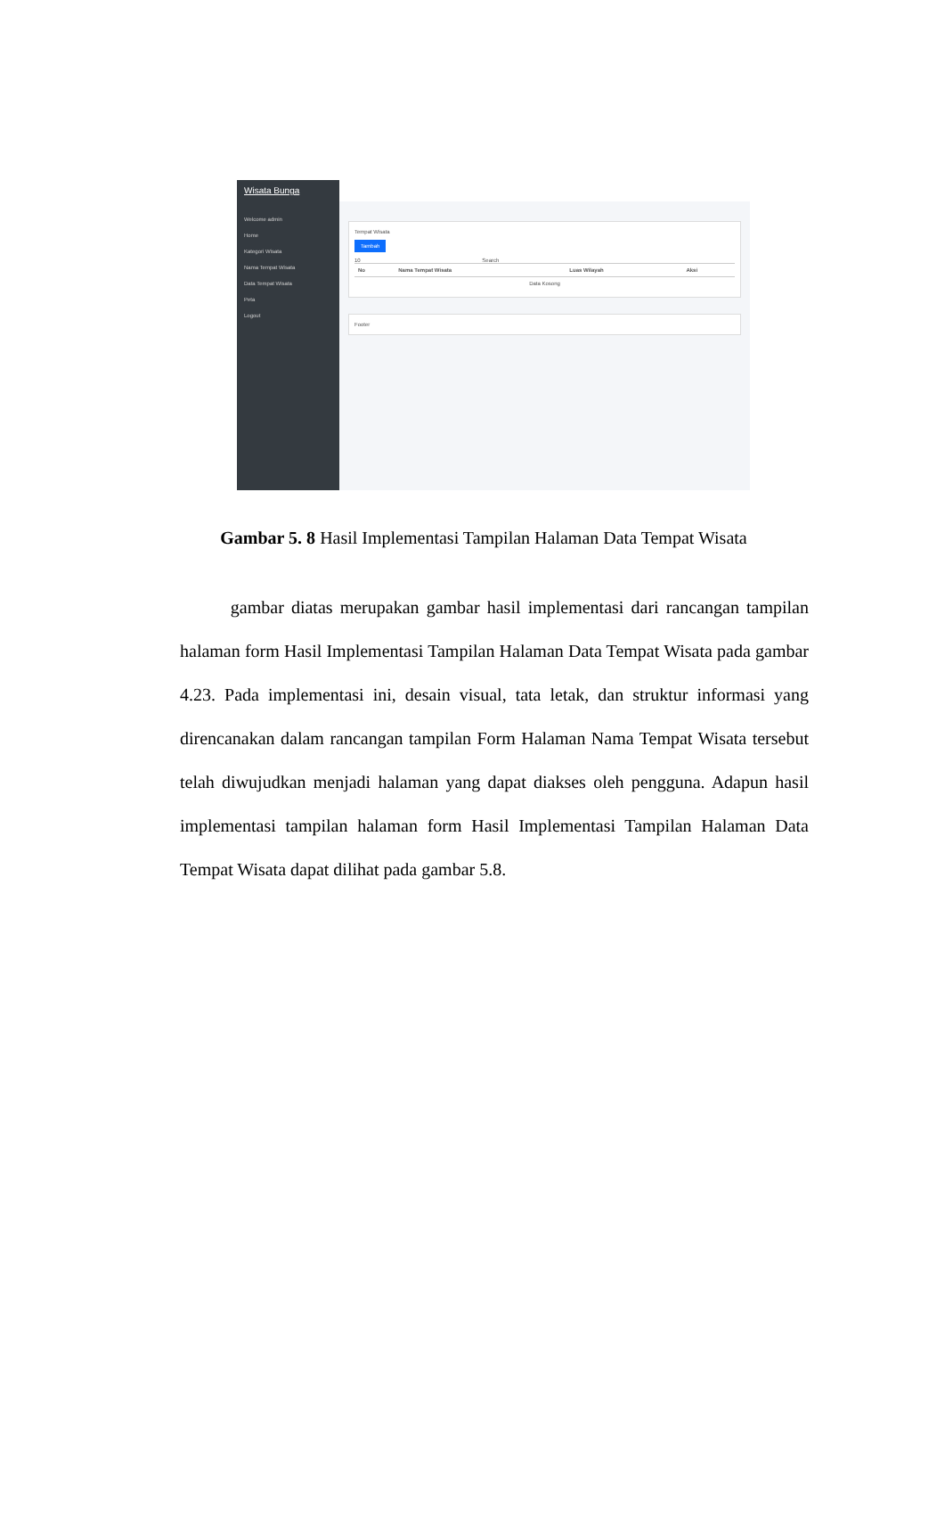Wisata Bunga
Welcome admin
Home
Kategori Wisata
Nama Tempat Wisata
Data Tempat Wisata
Peta
Logout
Tempat Wisata
Tambah
10 Search
| No | Nama Tempat Wisata | Luas Wilayah | Aksi |
| --- | --- | --- | --- |
| Data Kosong | | | |
Footer
Gambar 5. 8 Hasil Implementasi Tampilan Halaman Data Tempat Wisata
gambar diatas merupakan gambar hasil implementasi dari rancangan tampilan halaman form Hasil Implementasi Tampilan Halaman Data Tempat Wisata pada gambar 4.23. Pada implementasi ini, desain visual, tata letak, dan struktur informasi yang direncanakan dalam rancangan tampilan Form Halaman Nama Tempat Wisata tersebut telah diwujudkan menjadi halaman yang dapat diakses oleh pengguna. Adapun hasil implementasi tampilan halaman form Hasil Implementasi Tampilan Halaman Data Tempat Wisata dapat dilihat pada gambar 5.8.